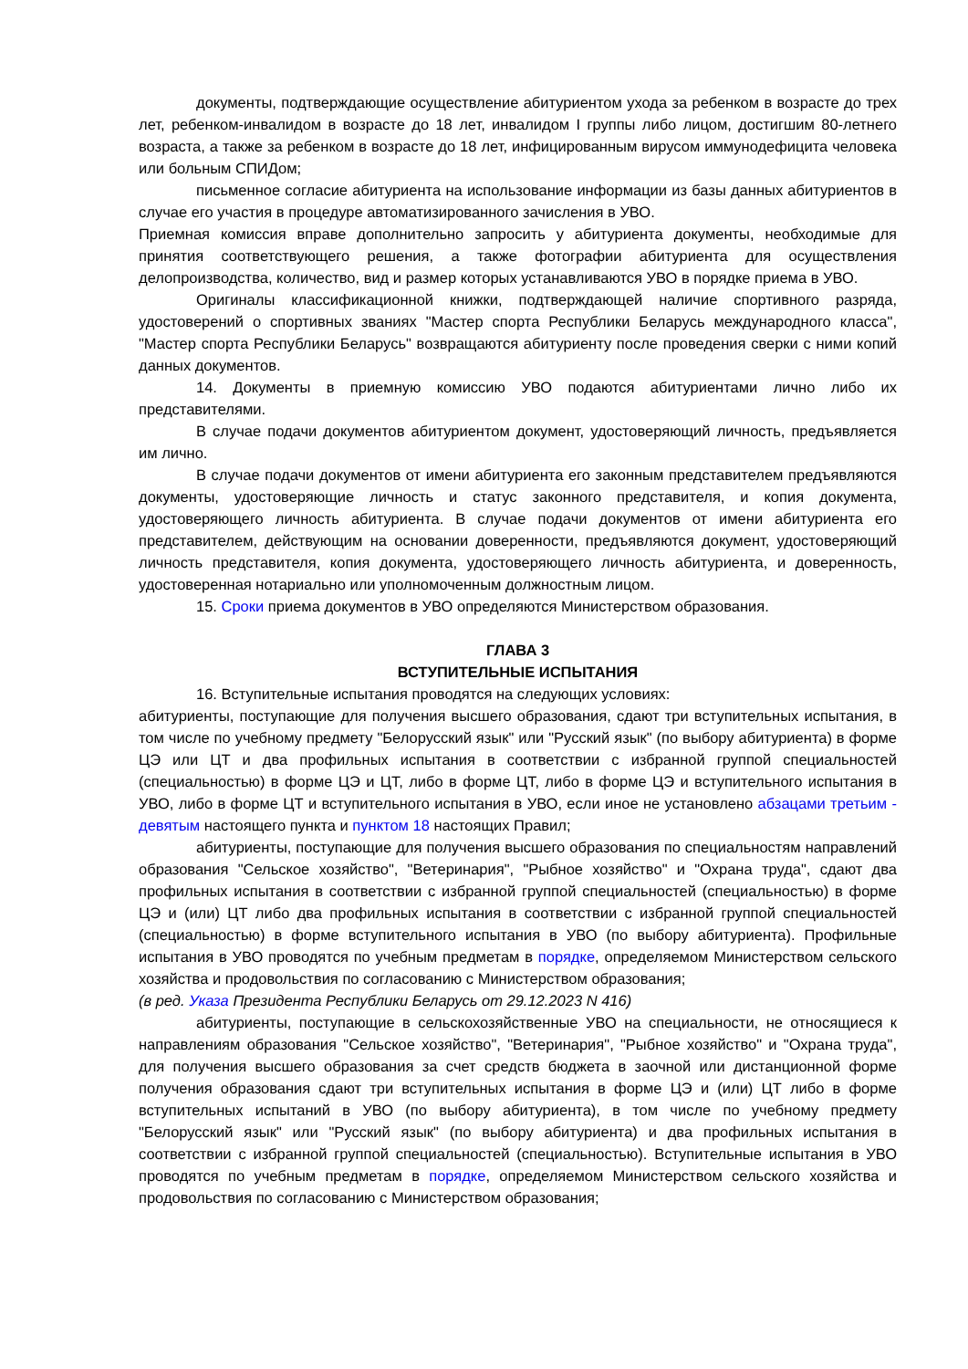документы, подтверждающие осуществление абитуриентом ухода за ребенком в возрасте до трех лет, ребенком-инвалидом в возрасте до 18 лет, инвалидом I группы либо лицом, достигшим 80-летнего возраста, а также за ребенком в возрасте до 18 лет, инфицированным вирусом иммунодефицита человека или больным СПИДом;
письменное согласие абитуриента на использование информации из базы данных абитуриентов в случае его участия в процедуре автоматизированного зачисления в УВО.
Приемная комиссия вправе дополнительно запросить у абитуриента документы, необходимые для принятия соответствующего решения, а также фотографии абитуриента для осуществления делопроизводства, количество, вид и размер которых устанавливаются УВО в порядке приема в УВО.
Оригиналы классификационной книжки, подтверждающей наличие спортивного разряда, удостоверений о спортивных званиях "Мастер спорта Республики Беларусь международного класса", "Мастер спорта Республики Беларусь" возвращаются абитуриенту после проведения сверки с ними копий данных документов.
14. Документы в приемную комиссию УВО подаются абитуриентами лично либо их представителями.
В случае подачи документов абитуриентом документ, удостоверяющий личность, предъявляется им лично.
В случае подачи документов от имени абитуриента его законным представителем предъявляются документы, удостоверяющие личность и статус законного представителя, и копия документа, удостоверяющего личность абитуриента. В случае подачи документов от имени абитуриента его представителем, действующим на основании доверенности, предъявляются документ, удостоверяющий личность представителя, копия документа, удостоверяющего личность абитуриента, и доверенность, удостоверенная нотариально или уполномоченным должностным лицом.
15. Сроки приема документов в УВО определяются Министерством образования.
ГЛАВА 3
ВСТУПИТЕЛЬНЫЕ ИСПЫТАНИЯ
16. Вступительные испытания проводятся на следующих условиях:
абитуриенты, поступающие для получения высшего образования, сдают три вступительных испытания, в том числе по учебному предмету "Белорусский язык" или "Русский язык" (по выбору абитуриента) в форме ЦЭ или ЦТ и два профильных испытания в соответствии с избранной группой специальностей (специальностью) в форме ЦЭ и ЦТ, либо в форме ЦТ, либо в форме ЦЭ и вступительного испытания в УВО, либо в форме ЦТ и вступительного испытания в УВО, если иное не установлено абзацами третьим - девятым настоящего пункта и пунктом 18 настоящих Правил;
абитуриенты, поступающие для получения высшего образования по специальностям направлений образования "Сельское хозяйство", "Ветеринария", "Рыбное хозяйство" и "Охрана труда", сдают два профильных испытания в соответствии с избранной группой специальностей (специальностью) в форме ЦЭ и (или) ЦТ либо два профильных испытания в соответствии с избранной группой специальностей (специальностью) в форме вступительного испытания в УВО (по выбору абитуриента). Профильные испытания в УВО проводятся по учебным предметам в порядке, определяемом Министерством сельского хозяйства и продовольствия по согласованию с Министерством образования;
(в ред. Указа Президента Республики Беларусь от 29.12.2023 N 416)
абитуриенты, поступающие в сельскохозяйственные УВО на специальности, не относящиеся к направлениям образования "Сельское хозяйство", "Ветеринария", "Рыбное хозяйство" и "Охрана труда", для получения высшего образования за счет средств бюджета в заочной или дистанционной форме получения образования сдают три вступительных испытания в форме ЦЭ и (или) ЦТ либо в форме вступительных испытаний в УВО (по выбору абитуриента), в том числе по учебному предмету "Белорусский язык" или "Русский язык" (по выбору абитуриента) и два профильных испытания в соответствии с избранной группой специальностей (специальностью). Вступительные испытания в УВО проводятся по учебным предметам в порядке, определяемом Министерством сельского хозяйства и продовольствия по согласованию с Министерством образования;